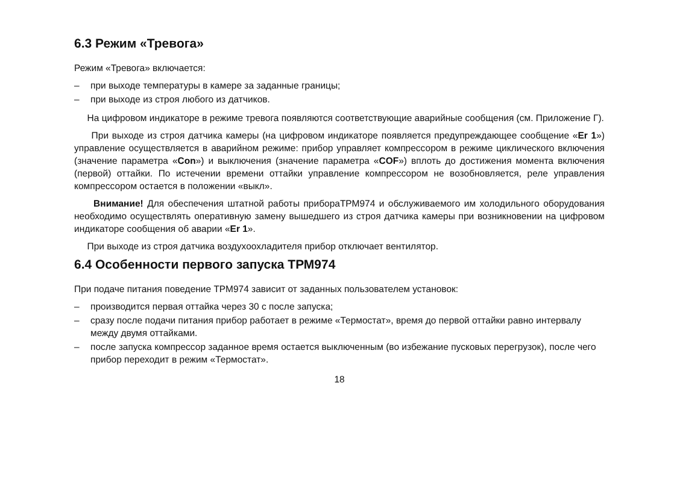6.3 Режим «Тревога»
Режим «Тревога» включается:
– при выходе температуры в камере за заданные границы;
– при выходе из строя любого из датчиков.
На цифровом индикаторе в режиме тревога появляются соответствующие аварийные сообщения (см. Приложение Г).
При выходе из строя датчика камеры (на цифровом индикаторе появляется предупреждающее сообщение «Er 1») управление осуществляется в аварийном режиме: прибор управляет компрессором в режиме циклического включения (значение параметра «Con») и выключения (значение параметра «COF») вплоть до достижения момента включения (первой) оттайки. По истечении времени оттайки управление компрессором не возобновляется, реле управления компрессором остается в положении «выкл».
Внимание! Для обеспечения штатной работы прибораТРМ974 и обслуживаемого им холодильного оборудования необходимо осуществлять оперативную замену вышедшего из строя датчика камеры при возникновении на цифровом индикаторе сообщения об аварии «Er 1».
При выходе из строя датчика воздухоохладителя прибор отключает вентилятор.
6.4 Особенности первого запуска ТРМ974
При подаче питания поведение ТРМ974 зависит от заданных пользователем установок:
– производится первая оттайка через 30 с после запуска;
– сразу после подачи питания прибор работает в режиме «Термостат», время до первой оттайки равно интервалу между двумя оттайками.
– после запуска компрессор заданное время остается выключенным (во избежание пусковых перегрузок), после чего прибор переходит в режим «Термостат».
18